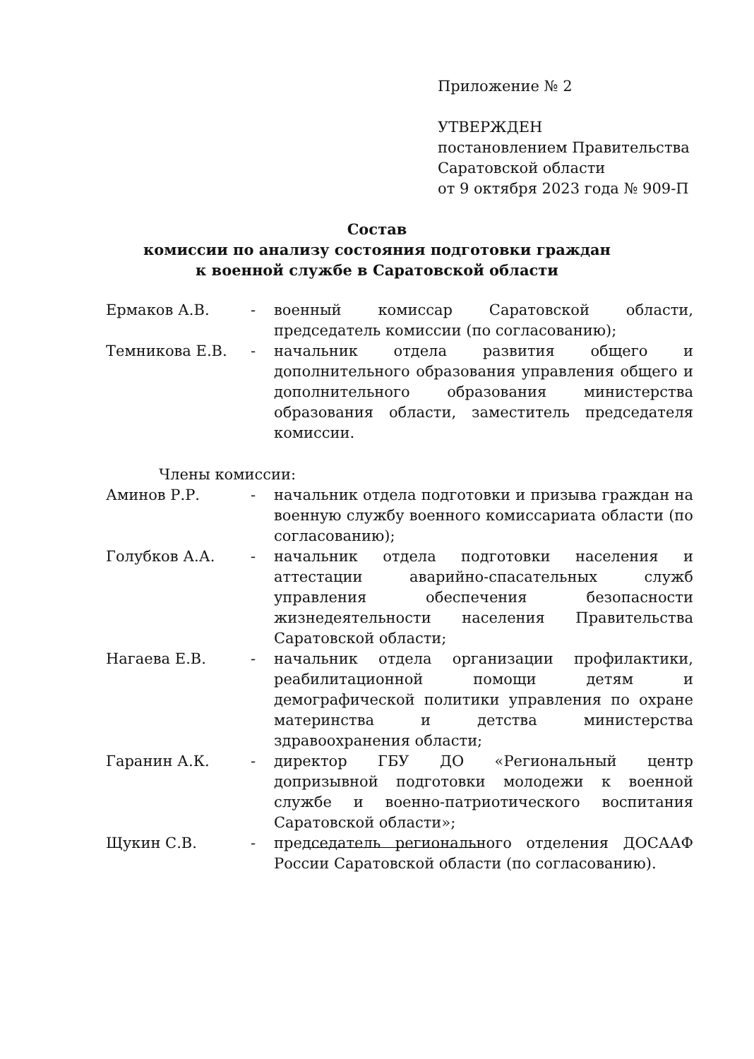Приложение № 2
УТВЕРЖДЕН
постановлением Правительства
Саратовской области
от 9 октября 2023 года № 909-П
Состав
комиссии по анализу состояния подготовки граждан
к военной службе в Саратовской области
Ермаков А.В. - военный комиссар Саратовской области, председатель комиссии (по согласованию);
Темникова Е.В. - начальник отдела развития общего и дополнительного образования управления общего и дополнительного образования министерства образования области, заместитель председателя комиссии.
Члены комиссии:
Аминов Р.Р. - начальник отдела подготовки и призыва граждан на военную службу военного комиссариата области (по согласованию);
Голубков А.А. - начальник отдела подготовки населения и аттестации аварийно-спасательных служб управления обеспечения безопасности жизнедеятельности населения Правительства Саратовской области;
Нагаева Е.В. - начальник отдела организации профилактики, реабилитационной помощи детям и демографической политики управления по охране материнства и детства министерства здравоохранения области;
Гаранин А.К. - директор ГБУ ДО «Региональный центр допризывной подготовки молодежи к военной службе и военно-патриотического воспитания Саратовской области»;
Щукин С.В. - председатель регионального отделения ДОСААФ России Саратовской области (по согласованию).